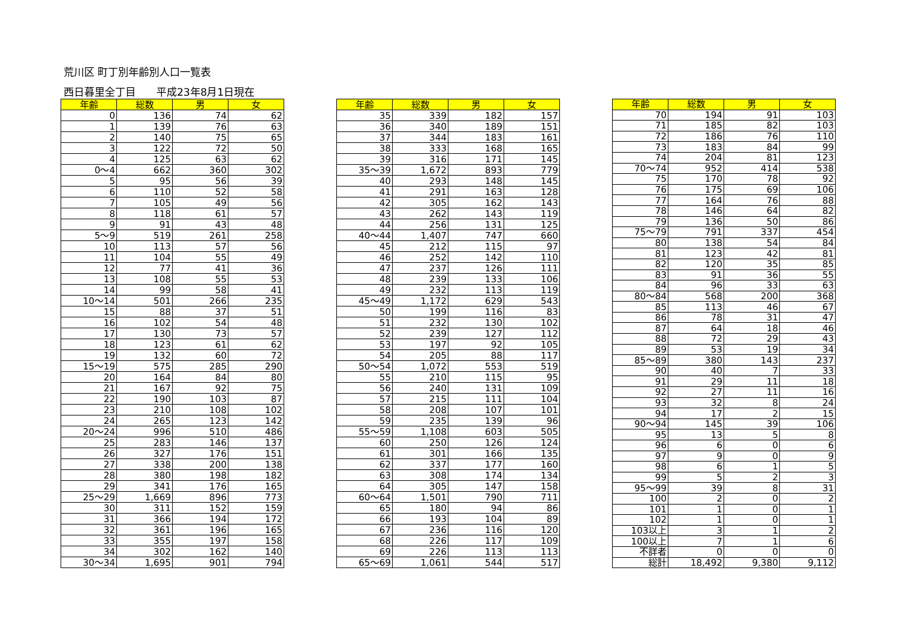荒川区 町丁別年齢別人口一覧表
西日暮里全丁目　　平成23年8月1日現在
| 年齢 | 総数 | 男 | 女 |
| --- | --- | --- | --- |
| 0 | 136 | 74 | 62 |
| 1 | 139 | 76 | 63 |
| 2 | 140 | 75 | 65 |
| 3 | 122 | 72 | 50 |
| 4 | 125 | 63 | 62 |
| 0～4 | 662 | 360 | 302 |
| 5 | 95 | 56 | 39 |
| 6 | 110 | 52 | 58 |
| 7 | 105 | 49 | 56 |
| 8 | 118 | 61 | 57 |
| 9 | 91 | 43 | 48 |
| 5～9 | 519 | 261 | 258 |
| 10 | 113 | 57 | 56 |
| 11 | 104 | 55 | 49 |
| 12 | 77 | 41 | 36 |
| 13 | 108 | 55 | 53 |
| 14 | 99 | 58 | 41 |
| 10～14 | 501 | 266 | 235 |
| 15 | 88 | 37 | 51 |
| 16 | 102 | 54 | 48 |
| 17 | 130 | 73 | 57 |
| 18 | 123 | 61 | 62 |
| 19 | 132 | 60 | 72 |
| 15～19 | 575 | 285 | 290 |
| 20 | 164 | 84 | 80 |
| 21 | 167 | 92 | 75 |
| 22 | 190 | 103 | 87 |
| 23 | 210 | 108 | 102 |
| 24 | 265 | 123 | 142 |
| 20～24 | 996 | 510 | 486 |
| 25 | 283 | 146 | 137 |
| 26 | 327 | 176 | 151 |
| 27 | 338 | 200 | 138 |
| 28 | 380 | 198 | 182 |
| 29 | 341 | 176 | 165 |
| 25～29 | 1,669 | 896 | 773 |
| 30 | 311 | 152 | 159 |
| 31 | 366 | 194 | 172 |
| 32 | 361 | 196 | 165 |
| 33 | 355 | 197 | 158 |
| 34 | 302 | 162 | 140 |
| 30～34 | 1,695 | 901 | 794 |
| 年齢 | 総数 | 男 | 女 |
| --- | --- | --- | --- |
| 35 | 339 | 182 | 157 |
| 36 | 340 | 189 | 151 |
| 37 | 344 | 183 | 161 |
| 38 | 333 | 168 | 165 |
| 39 | 316 | 171 | 145 |
| 35～39 | 1,672 | 893 | 779 |
| 40 | 293 | 148 | 145 |
| 41 | 291 | 163 | 128 |
| 42 | 305 | 162 | 143 |
| 43 | 262 | 143 | 119 |
| 44 | 256 | 131 | 125 |
| 40～44 | 1,407 | 747 | 660 |
| 45 | 212 | 115 | 97 |
| 46 | 252 | 142 | 110 |
| 47 | 237 | 126 | 111 |
| 48 | 239 | 133 | 106 |
| 49 | 232 | 113 | 119 |
| 45～49 | 1,172 | 629 | 543 |
| 50 | 199 | 116 | 83 |
| 51 | 232 | 130 | 102 |
| 52 | 239 | 127 | 112 |
| 53 | 197 | 92 | 105 |
| 54 | 205 | 88 | 117 |
| 50～54 | 1,072 | 553 | 519 |
| 55 | 210 | 115 | 95 |
| 56 | 240 | 131 | 109 |
| 57 | 215 | 111 | 104 |
| 58 | 208 | 107 | 101 |
| 59 | 235 | 139 | 96 |
| 55～59 | 1,108 | 603 | 505 |
| 60 | 250 | 126 | 124 |
| 61 | 301 | 166 | 135 |
| 62 | 337 | 177 | 160 |
| 63 | 308 | 174 | 134 |
| 64 | 305 | 147 | 158 |
| 60～64 | 1,501 | 790 | 711 |
| 65 | 180 | 94 | 86 |
| 66 | 193 | 104 | 89 |
| 67 | 236 | 116 | 120 |
| 68 | 226 | 117 | 109 |
| 69 | 226 | 113 | 113 |
| 65～69 | 1,061 | 544 | 517 |
| 年齢 | 総数 | 男 | 女 |
| --- | --- | --- | --- |
| 70 | 194 | 91 | 103 |
| 71 | 185 | 82 | 103 |
| 72 | 186 | 76 | 110 |
| 73 | 183 | 84 | 99 |
| 74 | 204 | 81 | 123 |
| 70～74 | 952 | 414 | 538 |
| 75 | 170 | 78 | 92 |
| 76 | 175 | 69 | 106 |
| 77 | 164 | 76 | 88 |
| 78 | 146 | 64 | 82 |
| 79 | 136 | 50 | 86 |
| 75～79 | 791 | 337 | 454 |
| 80 | 138 | 54 | 84 |
| 81 | 123 | 42 | 81 |
| 82 | 120 | 35 | 85 |
| 83 | 91 | 36 | 55 |
| 84 | 96 | 33 | 63 |
| 80～84 | 568 | 200 | 368 |
| 85 | 113 | 46 | 67 |
| 86 | 78 | 31 | 47 |
| 87 | 64 | 18 | 46 |
| 88 | 72 | 29 | 43 |
| 89 | 53 | 19 | 34 |
| 85～89 | 380 | 143 | 237 |
| 90 | 40 | 7 | 33 |
| 91 | 29 | 11 | 18 |
| 92 | 27 | 11 | 16 |
| 93 | 32 | 8 | 24 |
| 94 | 17 | 2 | 15 |
| 90～94 | 145 | 39 | 106 |
| 95 | 13 | 5 | 8 |
| 96 | 6 | 0 | 6 |
| 97 | 9 | 0 | 9 |
| 98 | 6 | 1 | 5 |
| 99 | 5 | 2 | 3 |
| 95～99 | 39 | 8 | 31 |
| 100 | 2 | 0 | 2 |
| 101 | 1 | 0 | 1 |
| 102 | 1 | 0 | 1 |
| 103以上 | 3 | 1 | 2 |
| 100以上 | 7 | 1 | 6 |
| 不詳者 | 0 | 0 | 0 |
| 総計 | 18,492 | 9,380 | 9,112 |